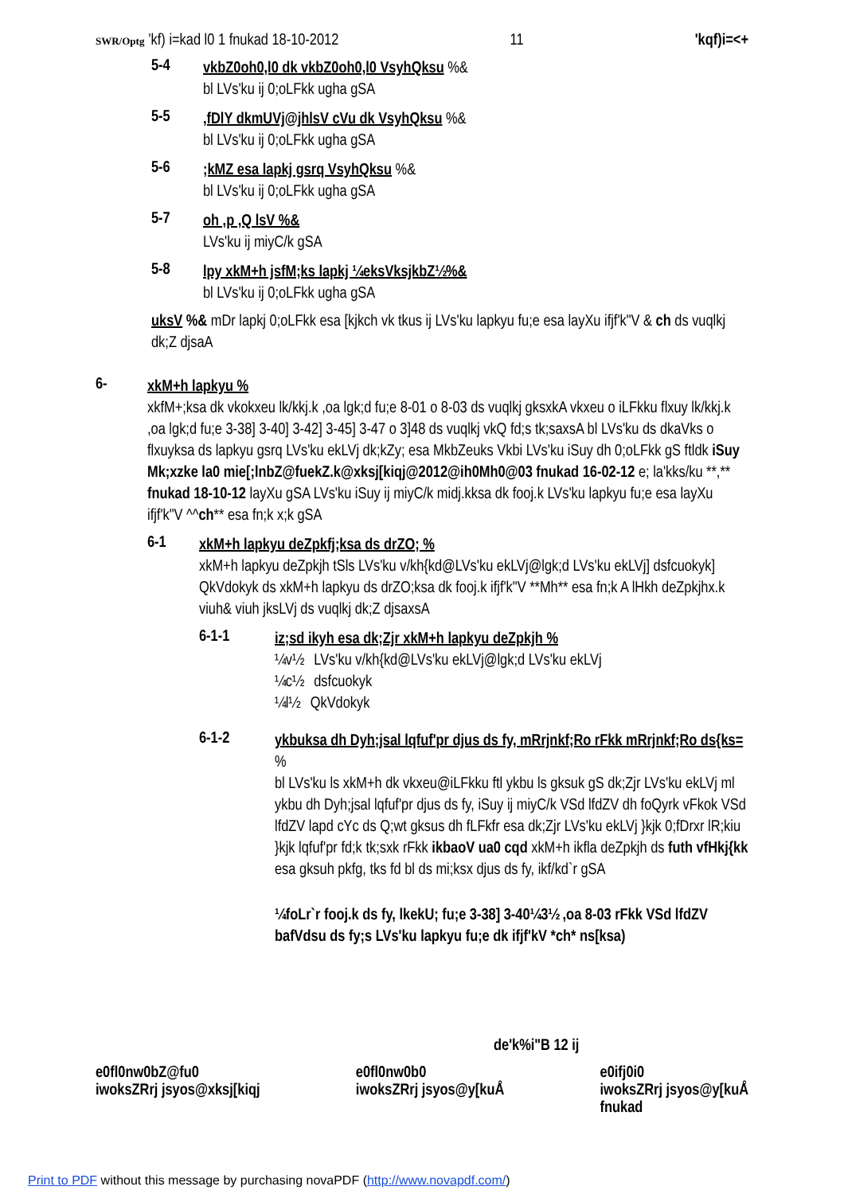SWR/Optg ’kf) i=kad l0 1 fnukad 18-10-2012
11
'kqf)i=<+
5-4
vkbZ0oh0,l0 dk vkbZ0oh0,l0 VsyhQksu %&
bl LVs'ku ij 0;oLFkk ugha gSA
5-5
,fDlY dkmUVj@jhlsV cVu dk VsyhQksu %&
bl LVs'ku ij 0;oLFkk ugha gSA
5-6
;kMZ esa lapkj gsrq VsyhQksu %&
bl LVs'ku ij 0;oLFkk ugha gSA
5-7
oh ,p ,Q lsV %&
LVs'ku ij miyC/k gSA
5-8
lpy xkM+h jsfM;ks lapkj ¼eksVksjkbZ½%&
bl LVs'ku ij 0;oLFkk ugha gSA
uksV %& mDr lapkj 0;oLFkk esa [kjkch vk tkus ij LVs'ku lapkyu fu;e esa layXu ifjf'k"V & ch ds vuqlkj dk;Z djsaA
6-
xkM+h lapkyu %
xkfM+;ksa dk vkokxeu lk/kkj.k ,oa lgk;d fu;e 8-01 o 8-03 ds vuqlkj gksxkA vkxeu o iLFkku flxuy lk/kkj.k ,oa lgk;d fu;e 3-38] 3-40] 3-42] 3-45] 3-47 o 3]48 ds vuqlkj vkQ fd;s tk;saxsA bl LVs'ku ds dkaVks o flxuyksa ds lapkyu gsrq LVs'ku ekLVj dk;kZy; esa MkbZeuks Vkbi LVs'ku iSuy dh 0;oLFkk gS ftldk iSuy Mk;xzke la0 mie[;lnbZ@fuekZ.k@xksj[kiqj@2012@ih0Mh0@03 fnukad 16-02-12 e; la'kks/ku **,** fnukad 18-10-12 layXu gSA LVs'ku iSuy ij miyC/k midj.kksa dk fooj.k LVs'ku lapkyu fu;e esa layXu ifjf'k"V ^^ch** esa fn;k x;k gSA
6-1
xkM+h lapkyu deZpkfj;ksa ds drZO; %
xkM+h lapkyu deZpkjh tSls LVs'ku v/kh{kd@LVs'ku ekLVj@lgk;d LVs'ku ekLVj] dsfcuokyk] QkVdokyk ds xkM+h lapkyu ds drZO;ksa dk fooj.k ifjf'k"V **Mh** esa fn;k A lHkh deZpkjhx.k viuh& viuh jksLVj ds vuqlkj dk;Z djsaxsA
6-1-1
iz;sd ikyh esa dk;Zjr xkM+h lapkyu deZpkjh %
¼v½ LVs'ku v/kh{kd@LVs'ku ekLVj@lgk;d LVs'ku ekLVj
¼c½ dsfcuokyk
¼l½ QkVdokyk
6-1-2
ykbuksa dh Dyh;jsal lqfuf'pr djus ds fy, mRrjnkf;Ro rFkk mRrjnkf;Ro ds{ks= %
bl LVs'ku ls xkM+h dk vkxeu@iLFkku ftl ykbu ls gksuk gS dk;Zjr LVs'ku ekLVj ml ykbu dh Dyh;jsal lqfuf'pr djus ds fy, iSuy ij miyC/k VSd lfdZV dh foQyrk vFkok VSd lfdZV lapd cYc ds Q;wt gksus dh fLFkfr esa dk;Zjr LVs'ku ekLVj }kjk 0;fDrxr lR;kiu }kjk lqfuf'pr fd;k tk;sxk rFkk ikbaoV ua0 cqd xkM+h ikfla deZpkjh ds futh vfHkj{kk esa gksuh pkfg, tks fd bl ds mi;ksx djus ds fy, ikf/kd`r gSA
¼foLr`r fooj.k ds fy, lkekU; fu;e 3-38] 3-40¼3½ ,oa 8-03 rFkk VSd lfdZV bafVdsu ds fy;s LVs'ku lapkyu fu;e dk ifjf'kV *ch* ns[ksa)
de'k%i"B 12 ij
e0fl0nw0bZ@fu0
iwoksZRrj jsyos@xksj[kiqj
e0fl0nw0b0
iwoksZRrj jsyos@y[kuÅ
e0ifj0i0
iwoksZRrj jsyos@y[kuÅ
fnukad
Print to PDF without this message by purchasing novaPDF (http://www.novapdf.com/)